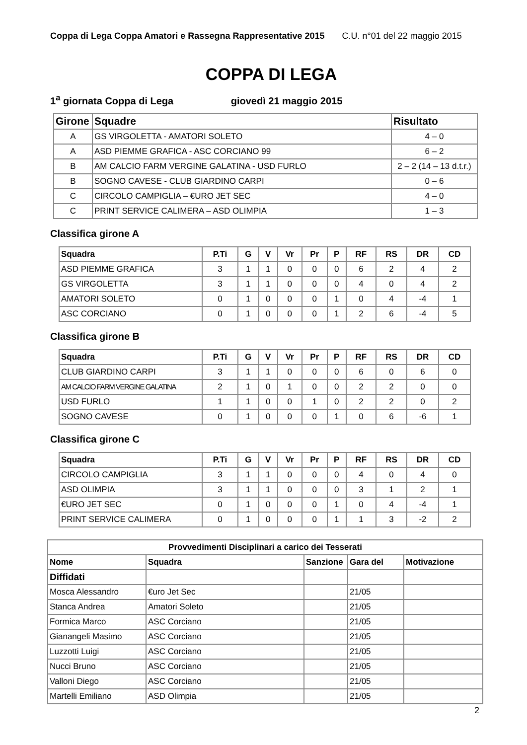Coppa di Lega Coppa Amatori e Rassegna Rappresentative 2015 C.U. n°01 del 22 maggio 2015
COPPA DI LEGA
1<sup>a</sup> giornata Coppa di Lega giovedì 21 maggio 2015
| Girone | Squadre | Risultato |
| --- | --- | --- |
| A | GS VIRGOLETTA - AMATORI SOLETO | 4 – 0 |
| A | ASD PIEMME GRAFICA - ASC CORCIANO 99 | 6 – 2 |
| B | AM CALCIO FARM VERGINE GALATINA - USD FURLO | 2 – 2 (14 – 13 d.t.r.) |
| B | SOGNO CAVESE - CLUB GIARDINO CARPI | 0 – 6 |
| C | CIRCOLO CAMPIGLIA – €URO JET SEC | 4 – 0 |
| C | PRINT SERVICE CALIMERA – ASD OLIMPIA | 1 – 3 |
Classifica girone A
| Squadra | P.Ti | G | V | Vr | Pr | P | RF | RS | DR | CD |
| --- | --- | --- | --- | --- | --- | --- | --- | --- | --- | --- |
| ASD PIEMME GRAFICA | 3 | 1 | 1 | 0 | 0 | 0 | 6 | 2 | 4 | 2 |
| GS VIRGOLETTA | 3 | 1 | 1 | 0 | 0 | 0 | 4 | 0 | 4 | 2 |
| AMATORI SOLETO | 0 | 1 | 0 | 0 | 0 | 1 | 0 | 4 | -4 | 1 |
| ASC CORCIANO | 0 | 1 | 0 | 0 | 0 | 1 | 2 | 6 | -4 | 5 |
Classifica girone B
| Squadra | P.Ti | G | V | Vr | Pr | P | RF | RS | DR | CD |
| --- | --- | --- | --- | --- | --- | --- | --- | --- | --- | --- |
| CLUB GIARDINO CARPI | 3 | 1 | 1 | 0 | 0 | 0 | 6 | 0 | 6 | 0 |
| AM CALCIO FARM VERGINE GALATINA | 2 | 1 | 0 | 1 | 0 | 0 | 2 | 2 | 0 | 0 |
| USD FURLO | 1 | 1 | 0 | 0 | 1 | 0 | 2 | 2 | 0 | 2 |
| SOGNO CAVESE | 0 | 1 | 0 | 0 | 0 | 1 | 0 | 6 | -6 | 1 |
Classifica girone C
| Squadra | P.Ti | G | V | Vr | Pr | P | RF | RS | DR | CD |
| --- | --- | --- | --- | --- | --- | --- | --- | --- | --- | --- |
| CIRCOLO CAMPIGLIA | 3 | 1 | 1 | 0 | 0 | 0 | 4 | 0 | 4 | 0 |
| ASD OLIMPIA | 3 | 1 | 1 | 0 | 0 | 0 | 3 | 1 | 2 | 1 |
| €URO JET SEC | 0 | 1 | 0 | 0 | 0 | 1 | 0 | 4 | -4 | 1 |
| PRINT SERVICE CALIMERA | 0 | 1 | 0 | 0 | 0 | 1 | 1 | 3 | -2 | 2 |
| Provvedimenti Disciplinari a carico dei Tesserati | | | | |
| --- | --- | --- | --- | --- |
| Nome | Squadra | Sanzione | Gara del | Motivazione |
| Diffidati | | | | |
| Mosca Alessandro | €uro Jet Sec | | 21/05 | |
| Stanca Andrea | Amatori Soleto | | 21/05 | |
| Formica Marco | ASC Corciano | | 21/05 | |
| Gianangeli Masimo | ASC Corciano | | 21/05 | |
| Luzzotti Luigi | ASC Corciano | | 21/05 | |
| Nucci Bruno | ASC Corciano | | 21/05 | |
| Valloni Diego | ASC Corciano | | 21/05 | |
| Martelli Emiliano | ASD Olimpia | | 21/05 | |
2